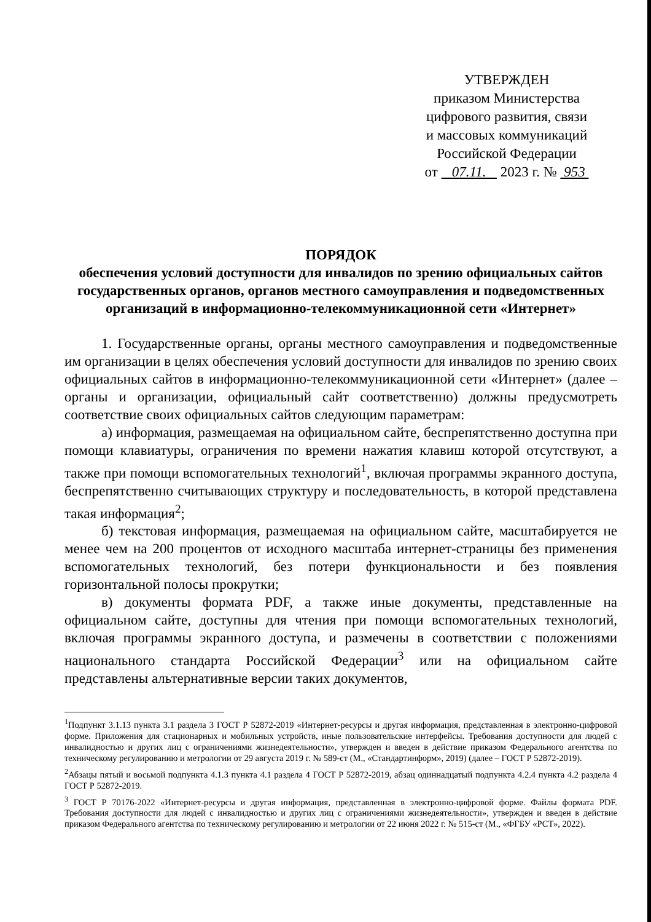УТВЕРЖДЕН
приказом Министерства
цифрового развития, связи
и массовых коммуникаций
Российской Федерации
от 07.11. 2023 г. № 953
ПОРЯДОК
обеспечения условий доступности для инвалидов по зрению официальных сайтов государственных органов, органов местного самоуправления и подведомственных организаций в информационно-телекоммуникационной сети «Интернет»
1. Государственные органы, органы местного самоуправления и подведомственные им организации в целях обеспечения условий доступности для инвалидов по зрению своих официальных сайтов в информационно-телекоммуникационной сети «Интернет» (далее – органы и организации, официальный сайт соответственно) должны предусмотреть соответствие своих официальных сайтов следующим параметрам:
а) информация, размещаемая на официальном сайте, беспрепятственно доступна при помощи клавиатуры, ограничения по времени нажатия клавиш которой отсутствуют, а также при помощи вспомогательных технологий<sup>1</sup>, включая программы экранного доступа, беспрепятственно считывающих структуру и последовательность, в которой представлена такая информация<sup>2</sup>;
б) текстовая информация, размещаемая на официальном сайте, масштабируется не менее чем на 200 процентов от исходного масштаба интернет-страницы без применения вспомогательных технологий, без потери функциональности и без появления горизонтальной полосы прокрутки;
в) документы формата PDF, а также иные документы, представленные на официальном сайте, доступны для чтения при помощи вспомогательных технологий, включая программы экранного доступа, и размечены в соответствии с положениями национального стандарта Российской Федерации<sup>3</sup> или на официальном сайте представлены альтернативные версии таких документов,
<sup>1</sup> Подпункт 3.1.13 пункта 3.1 раздела 3 ГОСТ Р 52872-2019 «Интернет-ресурсы и другая информация, представленная в электронно-цифровой форме. Приложения для стационарных и мобильных устройств, иные пользовательские интерфейсы. Требования доступности для людей с инвалидностью и других лиц с ограничениями жизнедеятельности», утвержден и введен в действие приказом Федерального агентства по техническому регулированию и метрологии от 29 августа 2019 г. № 589-ст (М., «Стандартинформ», 2019) (далее – ГОСТ Р 52872-2019).
<sup>2</sup> Абзацы пятый и восьмой подпункта 4.1.3 пункта 4.1 раздела 4 ГОСТ Р 52872-2019, абзац одиннадцатый подпункта 4.2.4 пункта 4.2 раздела 4 ГОСТ Р 52872-2019.
<sup>3</sup> ГОСТ Р 70176-2022 «Интернет-ресурсы и другая информация, представленная в электронно-цифровой форме. Файлы формата PDF. Требования доступности для людей с инвалидностью и других лиц с ограничениями жизнедеятельности», утвержден и введен в действие приказом Федерального агентства по техническому регулированию и метрологии от 22 июня 2022 г. № 515-ст (М., «ФГБУ «РСТ», 2022).